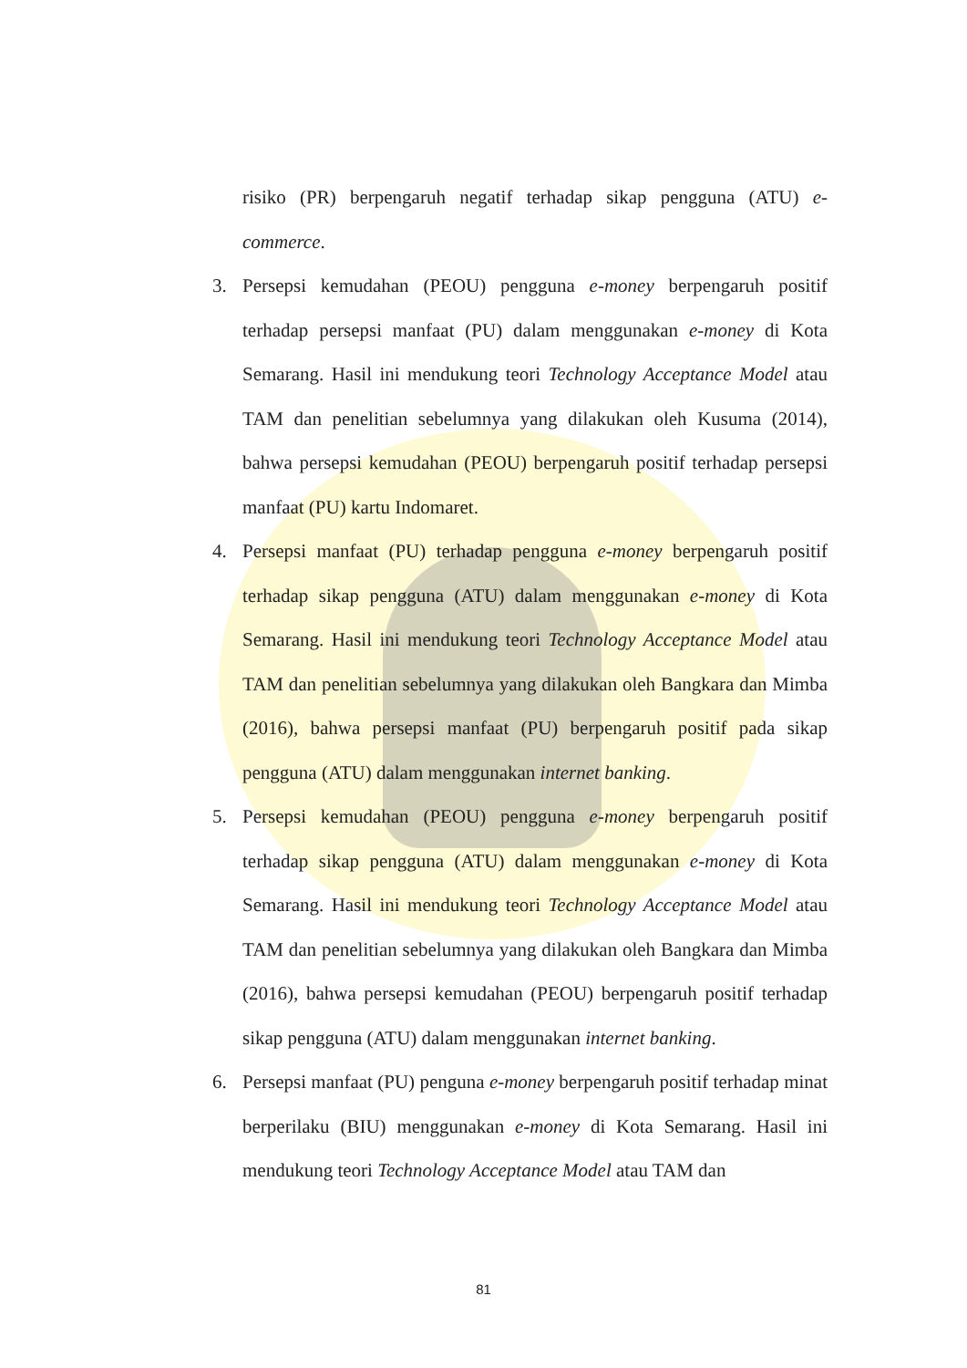risiko (PR) berpengaruh negatif terhadap sikap pengguna (ATU) e-commerce.
3. Persepsi kemudahan (PEOU) pengguna e-money berpengaruh positif terhadap persepsi manfaat (PU) dalam menggunakan e-money di Kota Semarang. Hasil ini mendukung teori Technology Acceptance Model atau TAM dan penelitian sebelumnya yang dilakukan oleh Kusuma (2014), bahwa persepsi kemudahan (PEOU) berpengaruh positif terhadap persepsi manfaat (PU) kartu Indomaret.
4. Persepsi manfaat (PU) terhadap pengguna e-money berpengaruh positif terhadap sikap pengguna (ATU) dalam menggunakan e-money di Kota Semarang. Hasil ini mendukung teori Technology Acceptance Model atau TAM dan penelitian sebelumnya yang dilakukan oleh Bangkara dan Mimba (2016), bahwa persepsi manfaat (PU) berpengaruh positif pada sikap pengguna (ATU) dalam menggunakan internet banking.
5. Persepsi kemudahan (PEOU) pengguna e-money berpengaruh positif terhadap sikap pengguna (ATU) dalam menggunakan e-money di Kota Semarang. Hasil ini mendukung teori Technology Acceptance Model atau TAM dan penelitian sebelumnya yang dilakukan oleh Bangkara dan Mimba (2016), bahwa persepsi kemudahan (PEOU) berpengaruh positif terhadap sikap pengguna (ATU) dalam menggunakan internet banking.
6. Persepsi manfaat (PU) penguna e-money berpengaruh positif terhadap minat berperilaku (BIU) menggunakan e-money di Kota Semarang. Hasil ini mendukung teori Technology Acceptance Model atau TAM dan
81